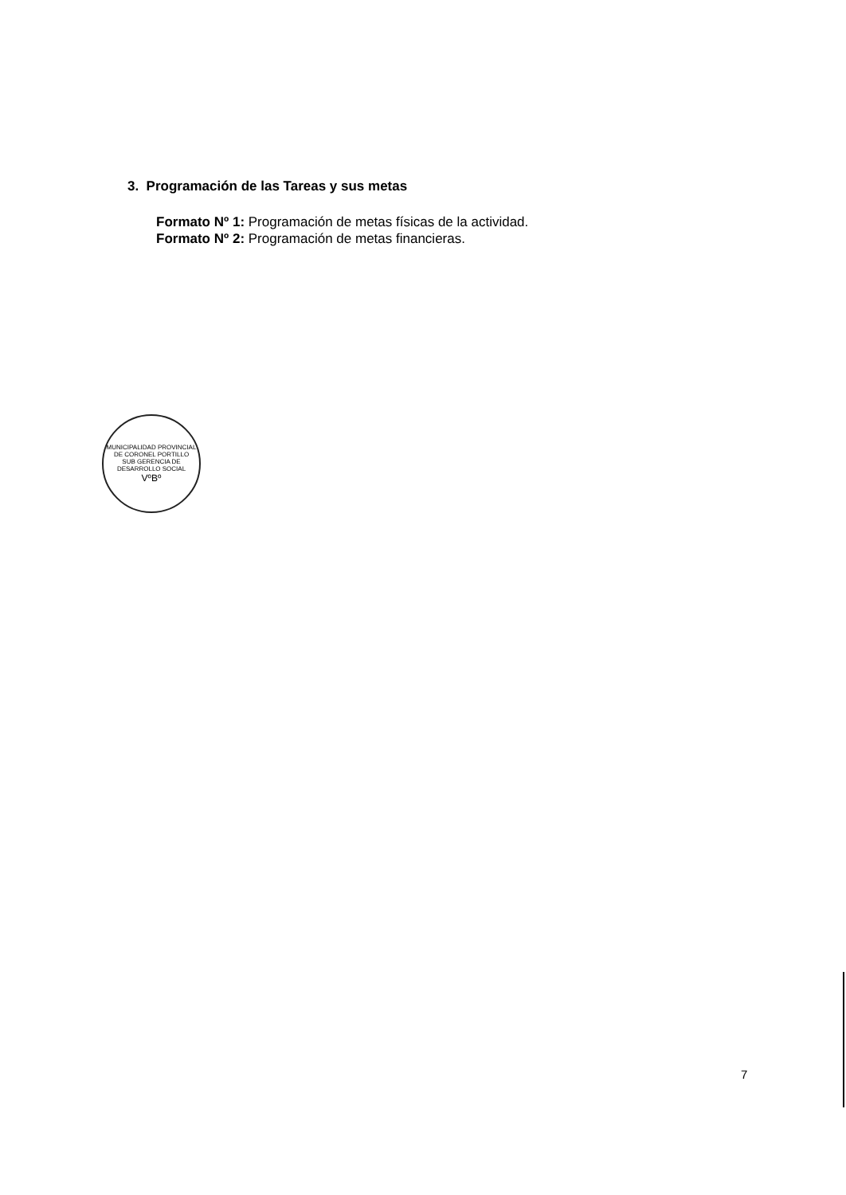3. Programación de las Tareas y sus metas
Formato Nº 1: Programación de metas físicas de la actividad.
Formato Nº 2: Programación de metas financieras.
MUNICIPALIDAD PROVINCIAL DE CORONEL PORTILLO
SUB GERENCIA DE DESARROLLO SOCIAL
VºBº
7